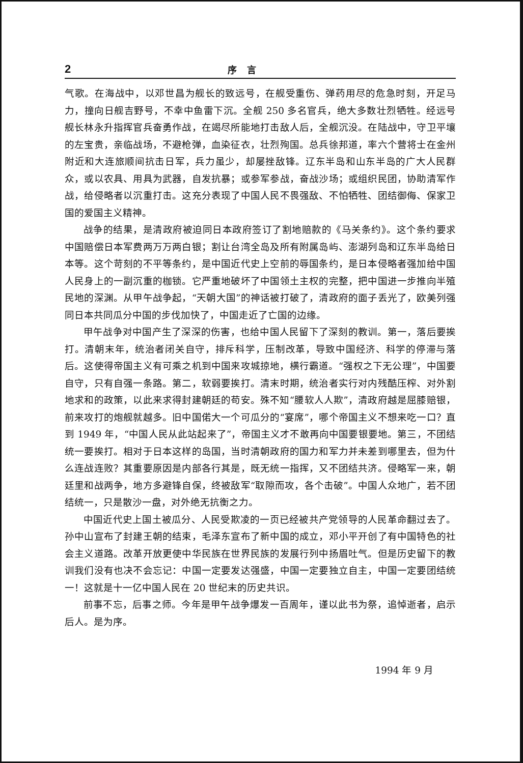2 序言
气歌。在海战中，以邓世昌为舰长的致远号，在舰受重伤、弹药用尽的危急时刻，开足马力，撞向日舰吉野号，不幸中鱼雷下沉。全舰 250 多名官兵，绝大多数壮烈牺牲。经远号舰长林永升指挥官兵奋勇作战，在竭尽所能地打击敌人后，全舰沉没。在陆战中，守卫平壤的左宝贵，亲临战场，不避枪弹，血染征衣，壮烈殉国。总兵徐邦道，率六个营将士在金州附近和大连旅顺间抗击日军，兵力虽少，却屡挫敌锋。辽东半岛和山东半岛的广大人民群众，或以农具、用具为武器，自发抗暴；或参军参战，奋战沙场；或组织民团，协助清军作战，给侵略者以沉重打击。这充分表现了中国人民不畏强敌、不怕牺牲、团结御侮、保家卫国的爱国主义精神。
战争的结果，是清政府被迫同日本政府签订了割地赔款的《马关条约》。这个条约要求中国赔偿日本军费两万万两白银；割让台湾全岛及所有附属岛屿、澎湖列岛和辽东半岛给日本等。这个苛刻的不平等条约，是中国近代史上空前的辱国条约，是日本侵略者强加给中国人民身上的一副沉重的枷锁。它严重地破坏了中国领土主权的完整，把中国进一步推向半殖民地的深渊。从甲午战争起，“天朝大国”的神话被打破了，清政府的面子丢光了，欧美列强同日本共同瓜分中国的步伐加快了，中国走近了亡国的边缘。
甲午战争对中国产生了深深的伤害，也给中国人民留下了深刻的教训。第一，落后要挨打。清朝末年，统治者闭关自守，排斥科学，压制改革，导致中国经济、科学的停滞与落后。这使得帝国主义有可乘之机到中国来攻城掠地，横行霸道。“强权之下无公理”，中国要自守，只有自强一条路。第二，软弱要挨打。清末时期，统治者实行对内残酷压榨、对外割地求和的政策，以此来求得封建朝廷的苟安。殊不知“腰软人人欺”，清政府越是屈膝赔银，前来攻打的炮舰就越多。旧中国偌大一个可瓜分的“宴席”，哪个帝国主义不想来吃一口？直到 1949 年，“中国人民从此站起来了”，帝国主义才不敢再向中国要银要地。第三，不团结统一要挨打。相对于日本这样的岛国，当时清朝政府的国力和军力并未差到哪里去，但为什么连战连败？其重要原因是内部各行其是，既无统一指挥，又不团结共济。侵略军一来，朝廷里和战两争，地方多避锋自保，终被敌军“取隙而攻，各个击破”。中国人众地广，若不团结统一，只是散沙一盘，对外绝无抗衡之力。
中国近代史上国土被瓜分、人民受欺凌的一页已经被共产党领导的人民革命翻过去了。孙中山宣布了封建王朝的结束，毛泽东宣布了新中国的成立，邓小平开创了有中国特色的社会主义道路。改革开放更使中华民族在世界民族的发展行列中扬眉吐气。但是历史留下的教训我们没有也决不会忘记：中国一定要发达强盛，中国一定要独立自主，中国一定要团结统一！这就是十一亿中国人民在 20 世纪末的历史共识。
前事不忘，后事之师。今年是甲午战争爆发一百周年，谨以此书为祭，追悼逝者，启示后人。是为序。
1994 年 9 月